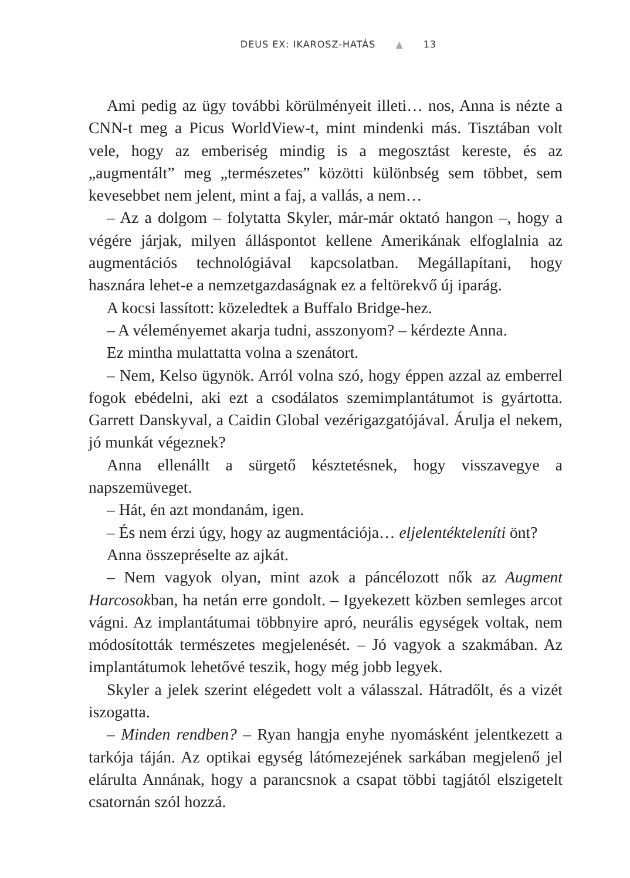DEUS EX: IKAROSZ-HATÁS ▲ 13
Ami pedig az ügy további körülményeit illeti… nos, Anna is nézte a CNN-t meg a Picus WorldView-t, mint mindenki más. Tisztában volt vele, hogy az emberiség mindig is a megosztást kereste, és az „augmentált” meg „természetes” közötti különbség sem többet, sem kevesebbet nem jelent, mint a faj, a vallás, a nem…
– Az a dolgom – folytatta Skyler, már-már oktató hangon –, hogy a végére járjak, milyen álláspontot kellene Amerikának elfoglalnia az augmentációs technológiával kapcsolatban. Megállapítani, hogy hasznára lehet-e a nemzetgazdaságnak ez a feltörekvő új iparág.
A kocsi lassított: közeledtek a Buffalo Bridge-hez.
– A véleményemet akarja tudni, asszonyom? – kérdezte Anna.
Ez mintha mulattatta volna a szenátort.
– Nem, Kelso ügynök. Arról volna szó, hogy éppen azzal az emberrel fogok ebédelni, aki ezt a csodálatos szemimplantátumot is gyártotta. Garrett Danskyval, a Caidin Global vezérigazgatójával. Árulja el nekem, jó munkát végeznek?
Anna ellenállt a sürgető késztetésnek, hogy visszavegye a napszemüveget.
– Hát, én azt mondanám, igen.
– És nem érzi úgy, hogy az augmentációja… eljelentékteleníti önt?
Anna összepréselte az ajkát.
– Nem vagyok olyan, mint azok a páncélozott nők az Augment Harcosokban, ha netán erre gondolt. – Igyekezett közben semleges arcot vágni. Az implantátumai többnyire apró, neurális egységek voltak, nem módosították természetes megjelenését. – Jó vagyok a szakmában. Az implantátumok lehetővé teszik, hogy még jobb legyek.
Skyler a jelek szerint elégedett volt a válasszal. Hátradőlt, és a vizét iszogatta.
– Minden rendben? – Ryan hangja enyhe nyomásként jelentkezett a tarkója táján. Az optikai egység látómezejének sarkában megjelenő jel elárulta Annának, hogy a parancsnok a csapat többi tagjától elszigetelt csatornán szól hozzá.